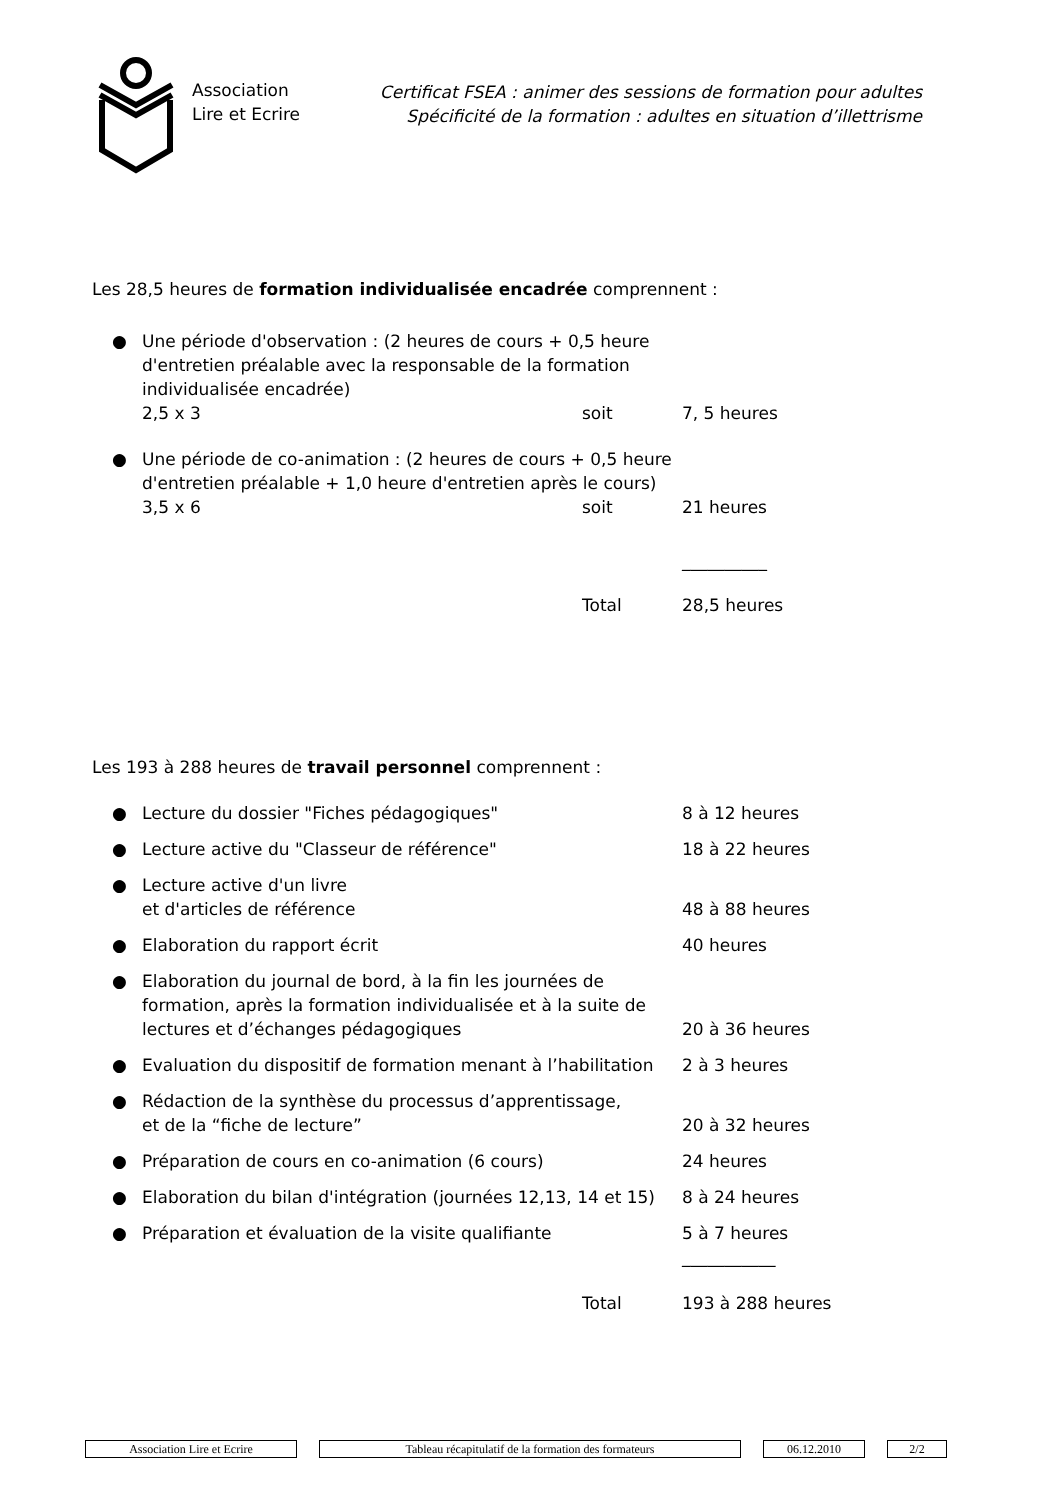Association
Lire et Ecrire
Certificat FSEA : animer des sessions de formation pour adultes
Spécificité de la formation : adultes en situation d’illettrisme
Les 28,5 heures de formation individualisée encadrée comprennent :
● Une période d'observation : (2 heures de cours + 0,5 heure d'entretien préalable avec la responsable de la formation individualisée encadrée)
2,5 x 3 soit 7, 5 heures
● Une période de co-animation : (2 heures de cours + 0,5 heure d'entretien préalable + 1,0 heure d'entretien après le cours)
3,5 x 6 soit 21 heures
__________
Total 28,5 heures
Les 193 à 288 heures de travail personnel comprennent :
● Lecture du dossier "Fiches pédagogiques" 8 à 12 heures
● Lecture active du "Classeur de référence" 18 à 22 heures
● Lecture active d'un livre
et d'articles de référence 48 à 88 heures
● Elaboration du rapport écrit 40 heures
● Elaboration du journal de bord, à la fin les journées de formation, après la formation individualisée et à la suite de lectures et d’échanges pédagogiques 20 à 36 heures
● Evaluation du dispositif de formation menant à l’habilitation 2 à 3 heures
● Rédaction de la synthèse du processus d’apprentissage,
et de la “fiche de lecture” 20 à 32 heures
● Préparation de cours en co-animation (6 cours) 24 heures
● Elaboration du bilan d'intégration (journées 12,13, 14 et 15) 8 à 24 heures
● Préparation et évaluation de la visite qualifiante 5 à 7 heures
___________
Total 193 à 288 heures
Association Lire et Ecrire Tableau récapitulatif de la formation des formateurs 06.12.2010 2/2